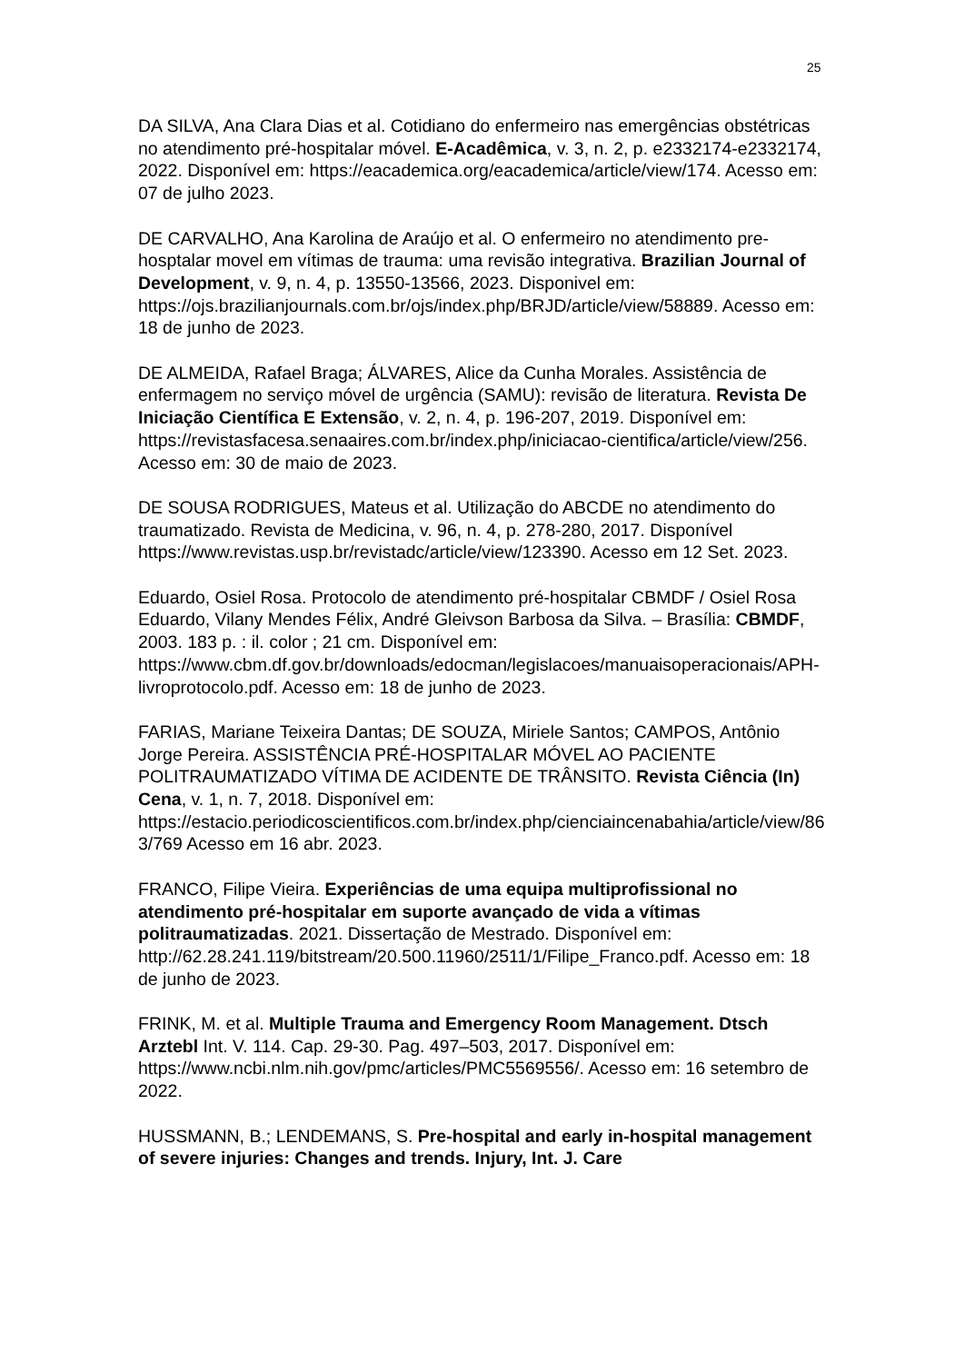25
DA SILVA, Ana Clara Dias et al. Cotidiano do enfermeiro nas emergências obstétricas no atendimento pré-hospitalar móvel. E-Acadêmica, v. 3, n. 2, p. e2332174-e2332174, 2022. Disponível em: https://eacademica.org/eacademica/article/view/174. Acesso em: 07 de julho 2023.
DE CARVALHO, Ana Karolina de Araújo et al. O enfermeiro no atendimento pre-hosptalar movel em vítimas de trauma: uma revisão integrativa. Brazilian Journal of Development, v. 9, n. 4, p. 13550-13566, 2023. Disponivel em: https://ojs.brazilianjournals.com.br/ojs/index.php/BRJD/article/view/58889. Acesso em: 18 de junho de 2023.
DE ALMEIDA, Rafael Braga; ÁLVARES, Alice da Cunha Morales. Assistência de enfermagem no serviço móvel de urgência (SAMU): revisão de literatura. Revista De Iniciação Científica E Extensão, v. 2, n. 4, p. 196-207, 2019. Disponível em: https://revistasfacesa.senaaires.com.br/index.php/iniciacao-cientifica/article/view/256. Acesso em: 30 de maio de 2023.
DE SOUSA RODRIGUES, Mateus et al. Utilização do ABCDE no atendimento do traumatizado. Revista de Medicina, v. 96, n. 4, p. 278-280, 2017. Disponível https://www.revistas.usp.br/revistadc/article/view/123390. Acesso em 12 Set. 2023.
Eduardo, Osiel Rosa. Protocolo de atendimento pré-hospitalar CBMDF / Osiel Rosa Eduardo, Vilany Mendes Félix, André Gleivson Barbosa da Silva. – Brasília: CBMDF, 2003. 183 p. : il. color ; 21 cm. Disponível em: https://www.cbm.df.gov.br/downloads/edocman/legislacoes/manuaisoperacionais/APH-livroprotocolo.pdf. Acesso em: 18 de junho de 2023.
FARIAS, Mariane Teixeira Dantas; DE SOUZA, Miriele Santos; CAMPOS, Antônio Jorge Pereira. ASSISTÊNCIA PRÉ-HOSPITALAR MÓVEL AO PACIENTE POLITRAUMATIZADO VÍTIMA DE ACIDENTE DE TRÂNSITO. Revista Ciência (In) Cena, v. 1, n. 7, 2018. Disponível em: https://estacio.periodicoscientificos.com.br/index.php/cienciaincenabahia/article/view/863/769 Acesso em 16 abr. 2023.
FRANCO, Filipe Vieira. Experiências de uma equipa multiprofissional no atendimento pré-hospitalar em suporte avançado de vida a vítimas politraumatizadas. 2021. Dissertação de Mestrado. Disponível em: http://62.28.241.119/bitstream/20.500.11960/2511/1/Filipe_Franco.pdf. Acesso em: 18 de junho de 2023.
FRINK, M. et al. Multiple Trauma and Emergency Room Management. Dtsch Arztebl Int. V. 114. Cap. 29-30. Pag. 497–503, 2017. Disponível em: https://www.ncbi.nlm.nih.gov/pmc/articles/PMC5569556/. Acesso em: 16 setembro de 2022.
HUSSMANN, B.; LENDEMANS, S. Pre-hospital and early in-hospital management of severe injuries: Changes and trends. Injury, Int. J. Care